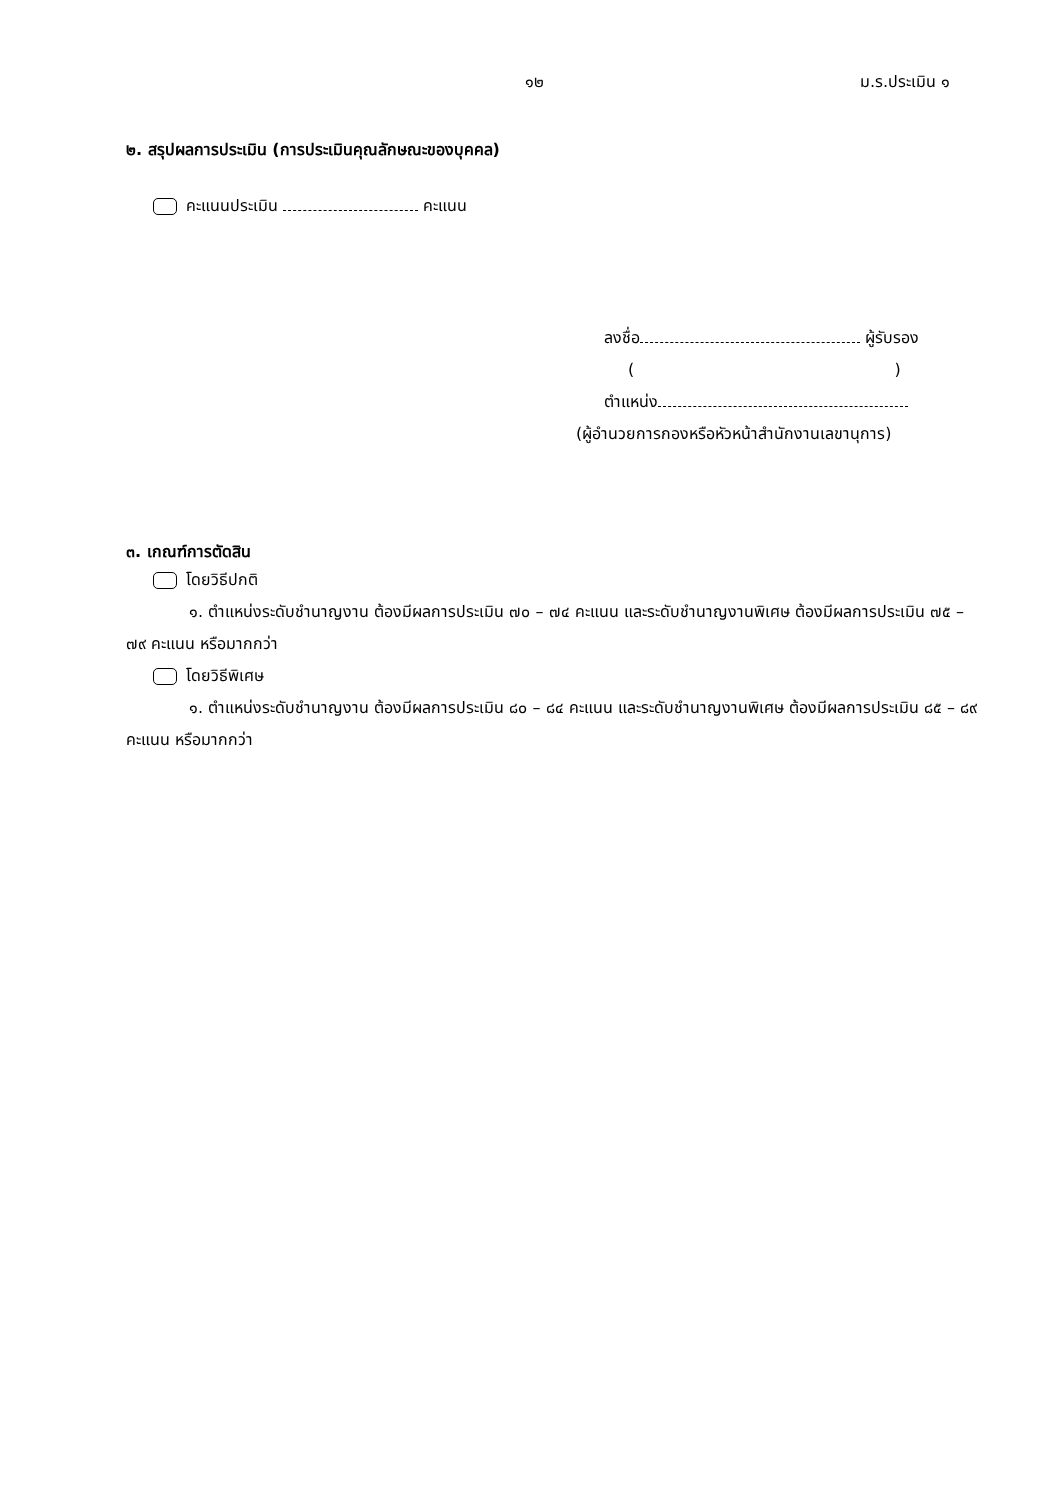๑๒ ม.ร.ประเมิน ๑
๒. สรุปผลการประเมิน (การประเมินคุณลักษณะของบุคคล)
คะแนนประเมิน คะแนน
ลงชื่อ ผู้รับรอง
( )
ตำแหน่ง
(ผู้อำนวยการกองหรือหัวหน้าสำนักงานเลขานุการ)
๓. เกณฑ์การตัดสิน
โดยวิธีปกติ
๑. ตำแหน่งระดับชำนาญงาน ต้องมีผลการประเมิน ๗๐ – ๗๔ คะแนน และระดับชำนาญงานพิเศษ ต้องมีผลการประเมิน ๗๕ – ๗๙ คะแนน หรือมากกว่า
โดยวิธีพิเศษ
๑. ตำแหน่งระดับชำนาญงาน ต้องมีผลการประเมิน ๘๐ – ๘๔ คะแนน และระดับชำนาญงานพิเศษ ต้องมีผลการประเมิน ๘๕ – ๘๙ คะแนน หรือมากกว่า